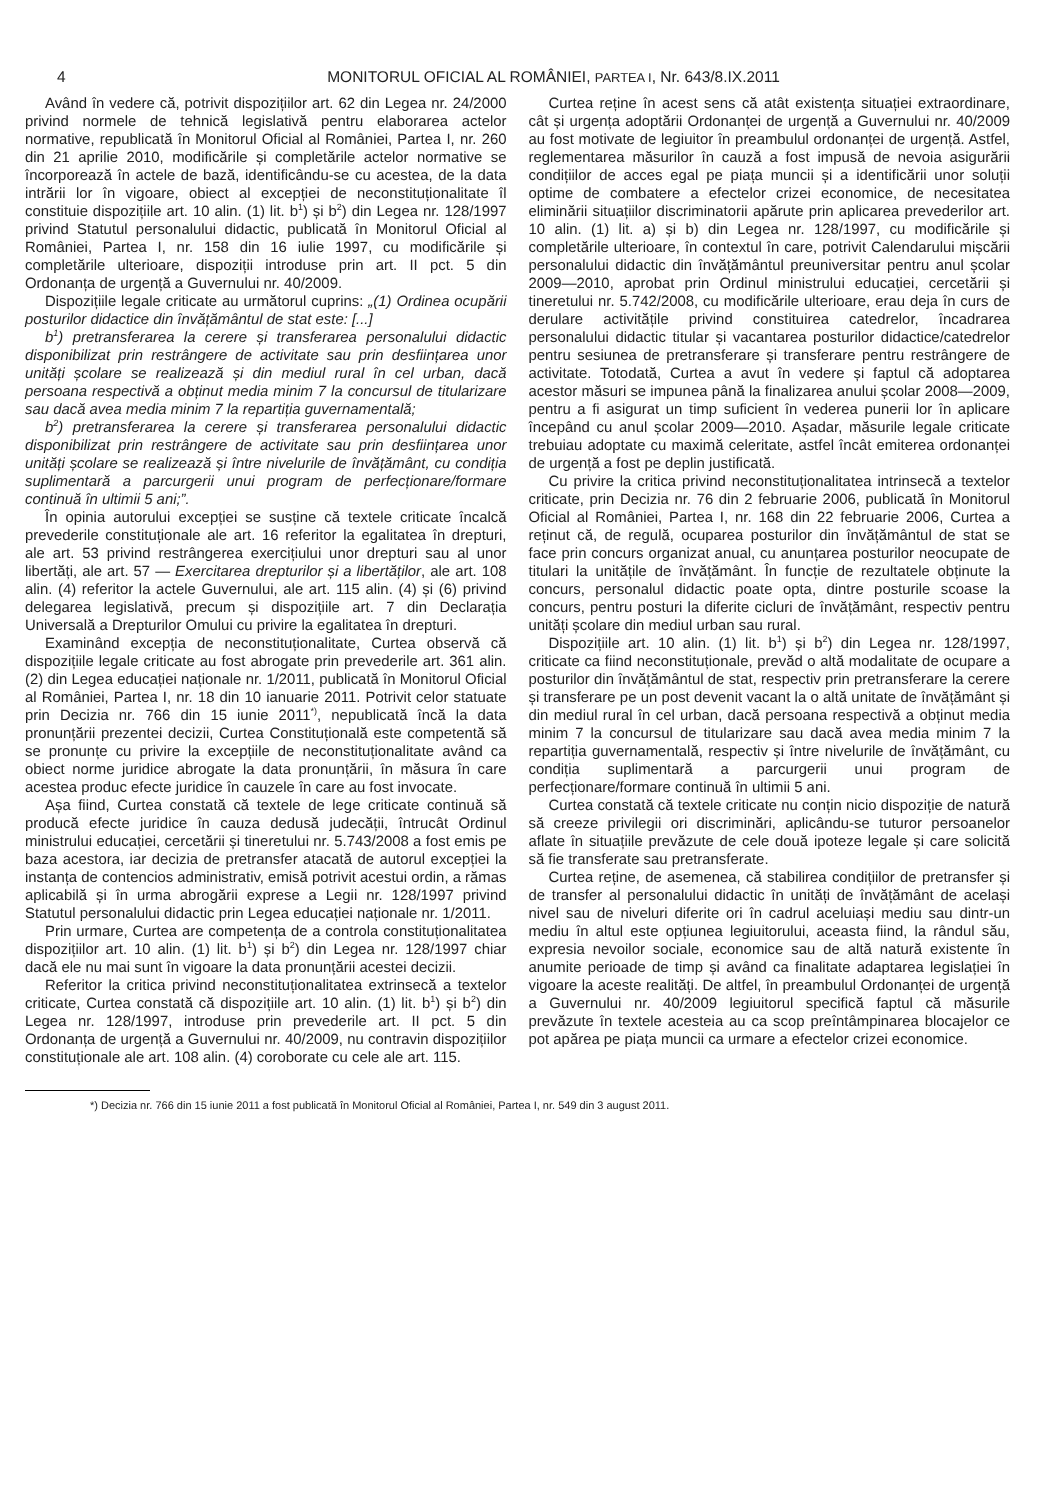4 MONITORUL OFICIAL AL ROMÂNIEI, PARTEA I, Nr. 643/8.IX.2011
Având în vedere că, potrivit dispozițiilor art. 62 din Legea nr. 24/2000 privind normele de tehnică legislativă pentru elaborarea actelor normative, republicată în Monitorul Oficial al României, Partea I, nr. 260 din 21 aprilie 2010, modificările și completările actelor normative se încorporează în actele de bază, identificându-se cu acestea, de la data intrării lor în vigoare, obiect al excepției de neconstituționalitate îl constituie dispozițiile art. 10 alin. (1) lit. b<sup>1</sup>) și b<sup>2</sup>) din Legea nr. 128/1997 privind Statutul personalului didactic, publicată în Monitorul Oficial al României, Partea I, nr. 158 din 16 iulie 1997, cu modificările și completările ulterioare, dispoziții introduse prin art. II pct. 5 din Ordonanța de urgență a Guvernului nr. 40/2009.
Dispozițiile legale criticate au următorul cuprins: „(1) Ordinea ocupării posturilor didactice din învățământul de stat este: [...]
b<sup>1</sup>) pretransferarea la cerere și transferarea personalului didactic disponibilizat prin restrângere de activitate sau prin desființarea unor unități școlare se realizează și din mediul rural în cel urban, dacă persoana respectivă a obținut media minim 7 la concursul de titularizare sau dacă avea media minim 7 la repartiția guvernamentală;
b<sup>2</sup>) pretransferarea la cerere și transferarea personalului didactic disponibilizat prin restrângere de activitate sau prin desființarea unor unități școlare se realizează și între nivelurile de învățământ, cu condiția suplimentară a parcurgerii unui program de perfecționare/formare continuă în ultimii 5 ani;”.
În opinia autorului excepției se susține că textele criticate încalcă prevederile constituționale ale art. 16 referitor la egalitatea în drepturi, ale art. 53 privind restrângerea exercițiului unor drepturi sau al unor libertăți, ale art. 57 — Exercitarea drepturilor și a libertăților, ale art. 108 alin. (4) referitor la actele Guvernului, ale art. 115 alin. (4) și (6) privind delegarea legislativă, precum și dispozițiile art. 7 din Declarația Universală a Drepturilor Omului cu privire la egalitatea în drepturi.
Examinând excepția de neconstituționalitate, Curtea observă că dispozițiile legale criticate au fost abrogate prin prevederile art. 361 alin. (2) din Legea educației naționale nr. 1/2011, publicată în Monitorul Oficial al României, Partea I, nr. 18 din 10 ianuarie 2011. Potrivit celor statuate prin Decizia nr. 766 din 15 iunie 2011<sup>*)</sup>, nepublicată încă la data pronunțării prezentei decizii, Curtea Constituțională este competentă să se pronunțe cu privire la excepțiile de neconstituționalitate având ca obiect norme juridice abrogate la data pronunțării, în măsura în care acestea produc efecte juridice în cauzele în care au fost invocate.
Așa fiind, Curtea constată că textele de lege criticate continuă să producă efecte juridice în cauza dedusă judecății, întrucât Ordinul ministrului educației, cercetării și tineretului nr. 5.743/2008 a fost emis pe baza acestora, iar decizia de pretransfer atacată de autorul excepției la instanța de contencios administrativ, emisă potrivit acestui ordin, a rămas aplicabilă și în urma abrogării exprese a Legii nr. 128/1997 privind Statutul personalului didactic prin Legea educației naționale nr. 1/2011.
Prin urmare, Curtea are competența de a controla constituționalitatea dispozițiilor art. 10 alin. (1) lit. b<sup>1</sup>) și b<sup>2</sup>) din Legea nr. 128/1997 chiar dacă ele nu mai sunt în vigoare la data pronunțării acestei decizii.
Referitor la critica privind neconstituționalitatea extrinsecă a textelor criticate, Curtea constată că dispozițiile art. 10 alin. (1) lit. b<sup>1</sup>) și b<sup>2</sup>) din Legea nr. 128/1997, introduse prin prevederile art. II pct. 5 din Ordonanța de urgență a Guvernului nr. 40/2009, nu contravin dispozițiilor constituționale ale art. 108 alin. (4) coroborate cu cele ale art. 115.
Curtea reține în acest sens că atât existența situației extraordinare, cât și urgența adoptării Ordonanței de urgență a Guvernului nr. 40/2009 au fost motivate de legiuitor în preambulul ordonanței de urgență. Astfel, reglementarea măsurilor în cauză a fost impusă de nevoia asigurării condițiilor de acces egal pe piața muncii și a identificării unor soluții optime de combatere a efectelor crizei economice, de necesitatea eliminării situațiilor discriminatorii apărute prin aplicarea prevederilor art. 10 alin. (1) lit. a) și b) din Legea nr. 128/1997, cu modificările și completările ulterioare, în contextul în care, potrivit Calendarului mișcării personalului didactic din învățământul preuniversitar pentru anul școlar 2009—2010, aprobat prin Ordinul ministrului educației, cercetării și tineretului nr. 5.742/2008, cu modificările ulterioare, erau deja în curs de derulare activitățile privind constituirea catedrelor, încadrarea personalului didactic titular și vacantarea posturilor didactice/catedrelor pentru sesiunea de pretransferare și transferare pentru restrângere de activitate. Totodată, Curtea a avut în vedere și faptul că adoptarea acestor măsuri se impunea până la finalizarea anului școlar 2008—2009, pentru a fi asigurat un timp suficient în vederea punerii lor în aplicare începând cu anul școlar 2009—2010. Așadar, măsurile legale criticate trebuiau adoptate cu maximă celeritate, astfel încât emiterea ordonanței de urgență a fost pe deplin justificată.
Cu privire la critica privind neconstituționalitatea intrinsecă a textelor criticate, prin Decizia nr. 76 din 2 februarie 2006, publicată în Monitorul Oficial al României, Partea I, nr. 168 din 22 februarie 2006, Curtea a reținut că, de regulă, ocuparea posturilor din învățământul de stat se face prin concurs organizat anual, cu anunțarea posturilor neocupate de titulari la unitățile de învățământ. În funcție de rezultatele obținute la concurs, personalul didactic poate opta, dintre posturile scoase la concurs, pentru posturi la diferite cicluri de învățământ, respectiv pentru unități școlare din mediul urban sau rural.
Dispozițiile art. 10 alin. (1) lit. b<sup>1</sup>) și b<sup>2</sup>) din Legea nr. 128/1997, criticate ca fiind neconstituționale, prevăd o altă modalitate de ocupare a posturilor din învățământul de stat, respectiv prin pretransferare la cerere și transferare pe un post devenit vacant la o altă unitate de învățământ și din mediul rural în cel urban, dacă persoana respectivă a obținut media minim 7 la concursul de titularizare sau dacă avea media minim 7 la repartiția guvernamentală, respectiv și între nivelurile de învățământ, cu condiția suplimentară a parcurgerii unui program de perfecționare/formare continuă în ultimii 5 ani.
Curtea constată că textele criticate nu conțin nicio dispoziție de natură să creeze privilegii ori discriminări, aplicându-se tuturor persoanelor aflate în situațiile prevăzute de cele două ipoteze legale și care solicită să fie transferate sau pretransferate.
Curtea reține, de asemenea, că stabilirea condițiilor de pretransfer și de transfer al personalului didactic în unități de învățământ de același nivel sau de niveluri diferite ori în cadrul aceluiași mediu sau dintr-un mediu în altul este opțiunea legiuitorului, aceasta fiind, la rândul său, expresia nevoilor sociale, economice sau de altă natură existente în anumite perioade de timp și având ca finalitate adaptarea legislației în vigoare la aceste realități. De altfel, în preambulul Ordonanței de urgență a Guvernului nr. 40/2009 legiuitorul specifică faptul că măsurile prevăzute în textele acesteia au ca scop preîntâmpinarea blocajelor ce pot apărea pe piața muncii ca urmare a efectelor crizei economice.
*) Decizia nr. 766 din 15 iunie 2011 a fost publicată în Monitorul Oficial al României, Partea I, nr. 549 din 3 august 2011.